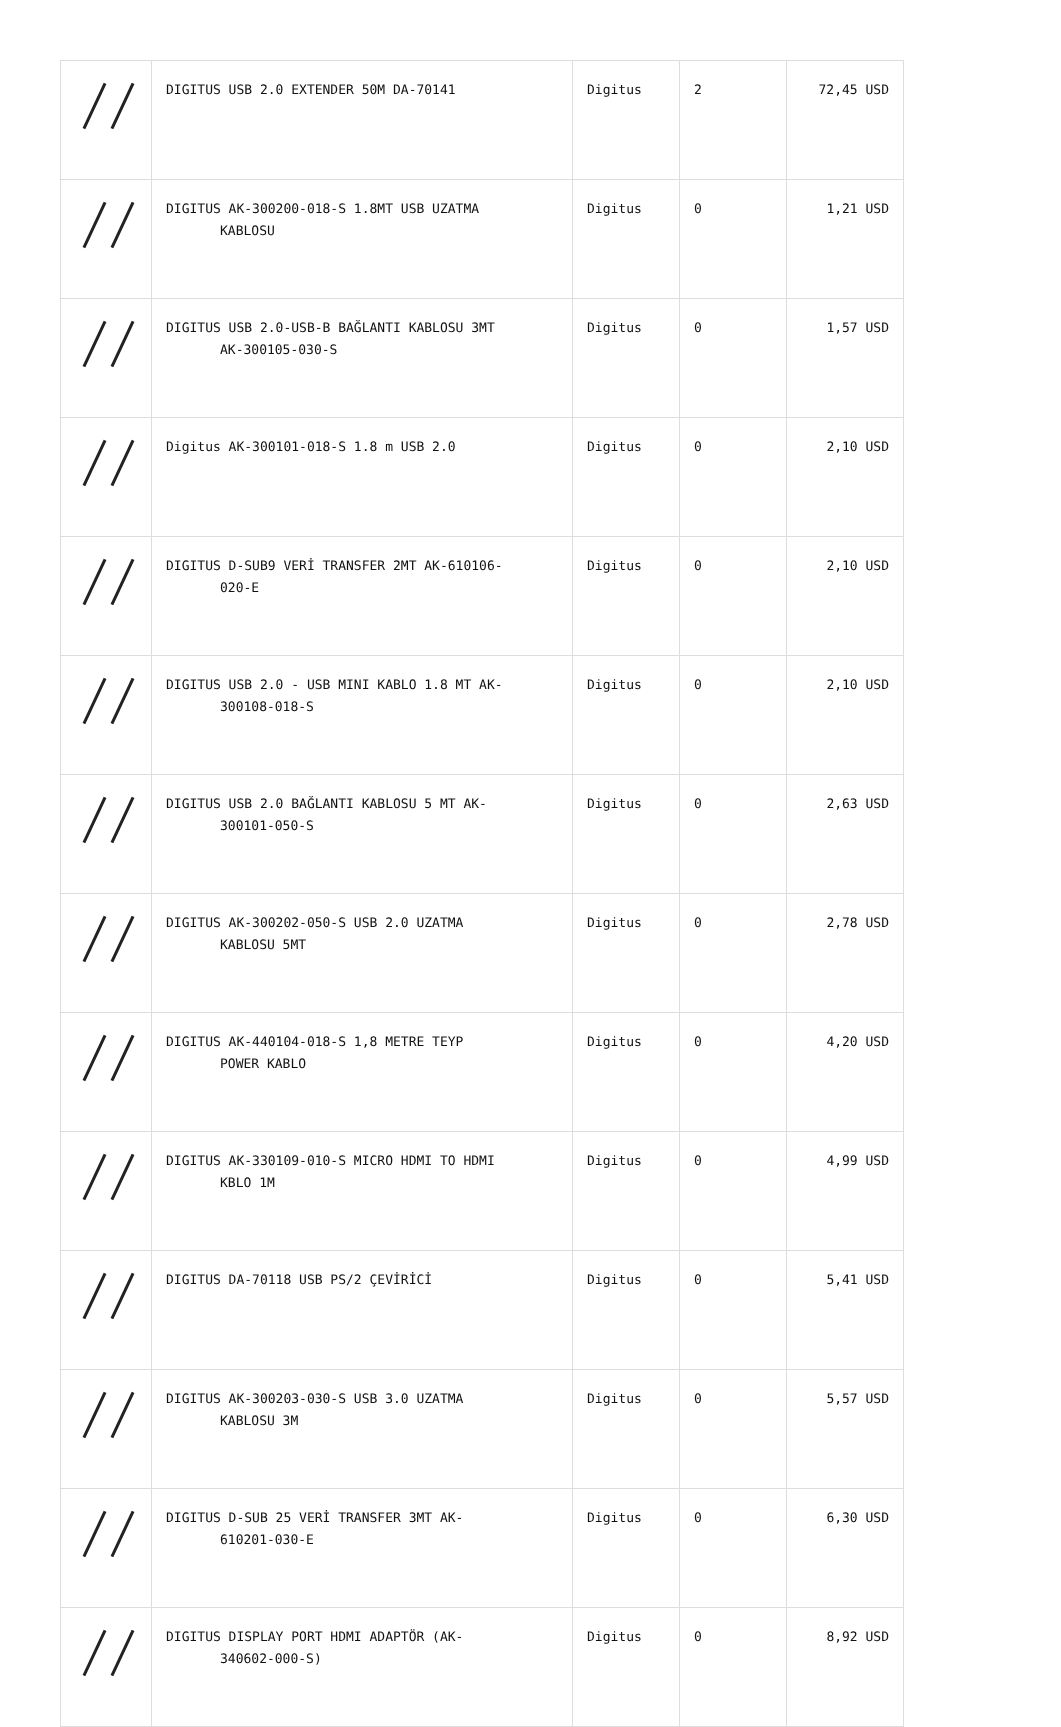| | DIGITUS USB 2.0 EXTENDER 50M DA-70141 | Digitus | 2 | 72,45 USD |
| | DIGITUS AK-300200-018-S 1.8MT USB UZATMA KABLOSU | Digitus | 0 | 1,21 USD |
| | DIGITUS USB 2.0-USB-B BAĞLANTI KABLOSU 3MT AK-300105-030-S | Digitus | 0 | 1,57 USD |
| | Digitus AK-300101-018-S 1.8 m USB 2.0 | Digitus | 0 | 2,10 USD |
| | DIGITUS D-SUB9 VERİ TRANSFER 2MT AK-610106- 020-E | Digitus | 0 | 2,10 USD |
| | DIGITUS USB 2.0 - USB MINI KABLO 1.8 MT AK- 300108-018-S | Digitus | 0 | 2,10 USD |
| | DIGITUS USB 2.0 BAĞLANTI KABLOSU 5 MT AK- 300101-050-S | Digitus | 0 | 2,63 USD |
| | DIGITUS AK-300202-050-S USB 2.0 UZATMA KABLOSU 5MT | Digitus | 0 | 2,78 USD |
| | DIGITUS AK-440104-018-S 1,8 METRE TEYP POWER KABLO | Digitus | 0 | 4,20 USD |
| | DIGITUS AK-330109-010-S MICRO HDMI TO HDMI KBLO 1M | Digitus | 0 | 4,99 USD |
| | DIGITUS DA-70118 USB PS/2 ÇEVİRİCİ | Digitus | 0 | 5,41 USD |
| | DIGITUS AK-300203-030-S USB 3.0 UZATMA KABLOSU 3M | Digitus | 0 | 5,57 USD |
| | DIGITUS D-SUB 25 VERİ TRANSFER 3MT AK- 610201-030-E | Digitus | 0 | 6,30 USD |
| | DIGITUS DISPLAY PORT HDMI ADAPTÖR (AK- 340602-000-S) | Digitus | 0 | 8,92 USD |